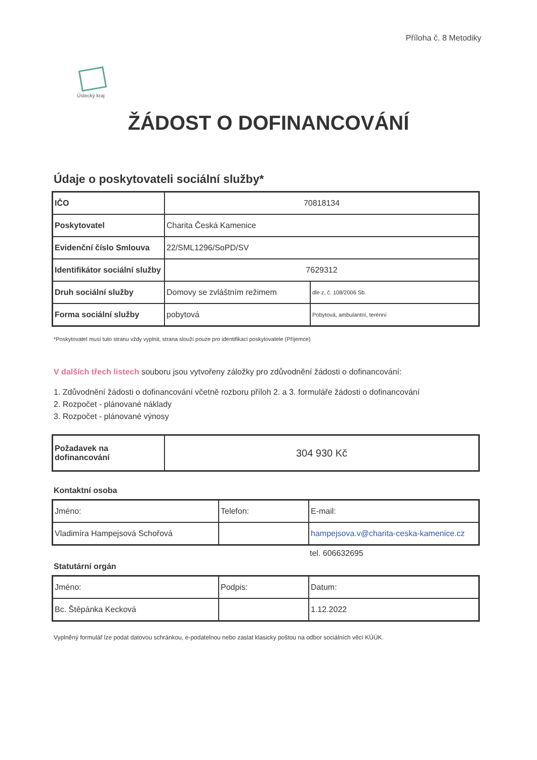Příloha č. 8 Metodiky
Ústecký kraj
ŽÁDOST O DOFINANCOVÁNÍ
Údaje o poskytovateli sociální služby*
| IČO | 70818134 | |
| Poskytovatel | Charita Česká Kamenice | |
| Evidenční číslo Smlouva | 22/SML1296/SoPD/SV | |
| Identifikátor sociální služby | 7629312 | |
| Druh sociální služby | Domovy se zvláštním režimem | dle z. č. 108/2006 Sb. |
| Forma sociální služby | pobytová | Pobytová, ambulantní, terénní |
*Poskytovatel musí tuto stranu vždy vyplnit, strana slouží pouze pro identifikaci poskytovatele (Příjemce)
V dalších třech listech souboru jsou vytvořeny záložky pro zdůvodnění žádosti o dofinancování:
1. Zdůvodnění žádosti o dofinancování včetně rozboru příloh 2. a 3. formuláře žádosti o dofinancování
2. Rozpočet - plánované náklady
3. Rozpočet - plánované výnosy
| Požadavek na dofinancování | 304 930 Kč |
Kontaktní osoba
| Jméno: | Telefon: | E-mail: |
| Vladimíra Hampejsová Schořová | | hampejsova.v@charita-ceska-kamenice.cz |
tel. 606632695
Statutární orgán
| Jméno: | Podpis: | Datum: |
| Bc. Štěpánka Kecková | | 1.12.2022 |
Vyplněný formulář lze podat datovou schránkou, e-podatelnou nebo zaslat klasicky poštou na odbor sociálních věcí KÚÚK.